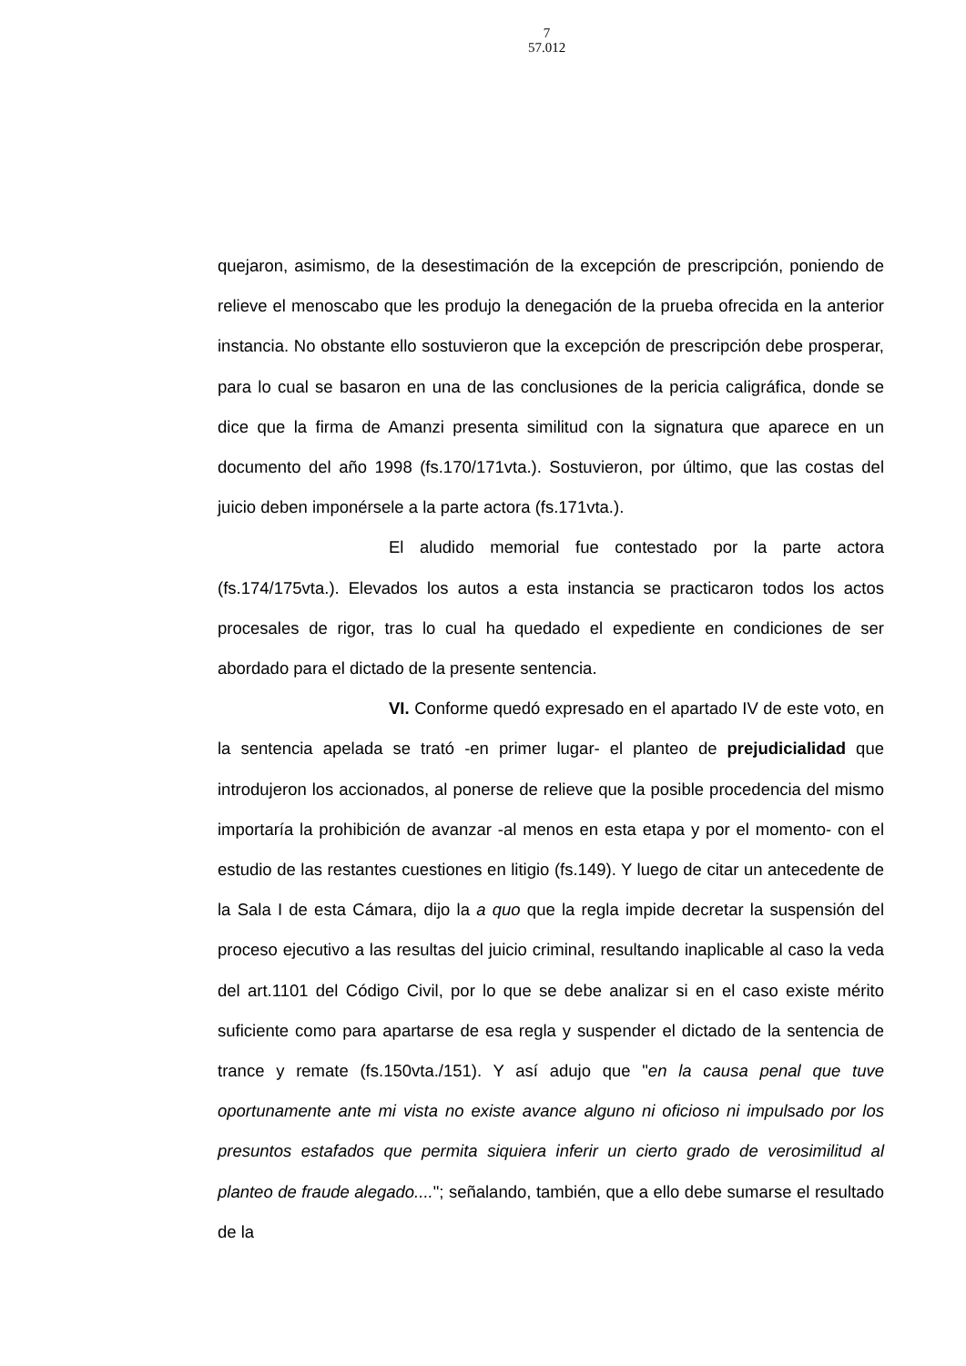7
57.012
quejaron, asimismo, de la desestimación de la excepción de prescripción, poniendo de relieve el menoscabo que les produjo la denegación de la prueba ofrecida en la anterior instancia. No obstante ello sostuvieron que la excepción de prescripción debe prosperar, para lo cual se basaron en una de las conclusiones de la pericia caligráfica, donde se dice que la firma de Amanzi presenta similitud con la signatura que aparece en un documento del año 1998 (fs.170/171vta.). Sostuvieron, por último, que las costas del juicio deben imponérsele a la parte actora (fs.171vta.).
El aludido memorial fue contestado por la parte actora (fs.174/175vta.). Elevados los autos a esta instancia se practicaron todos los actos procesales de rigor, tras lo cual ha quedado el expediente en condiciones de ser abordado para el dictado de la presente sentencia.
VI. Conforme quedó expresado en el apartado IV de este voto, en la sentencia apelada se trató -en primer lugar- el planteo de prejudicialidad que introdujeron los accionados, al ponerse de relieve que la posible procedencia del mismo importaría la prohibición de avanzar -al menos en esta etapa y por el momento- con el estudio de las restantes cuestiones en litigio (fs.149). Y luego de citar un antecedente de la Sala I de esta Cámara, dijo la a quo que la regla impide decretar la suspensión del proceso ejecutivo a las resultas del juicio criminal, resultando inaplicable al caso la veda del art.1101 del Código Civil, por lo que se debe analizar si en el caso existe mérito suficiente como para apartarse de esa regla y suspender el dictado de la sentencia de trance y remate (fs.150vta./151). Y así adujo que "en la causa penal que tuve oportunamente ante mi vista no existe avance alguno ni oficioso ni impulsado por los presuntos estafados que permita siquiera inferir un cierto grado de verosimilitud al planteo de fraude alegado...."; señalando, también, que a ello debe sumarse el resultado de la